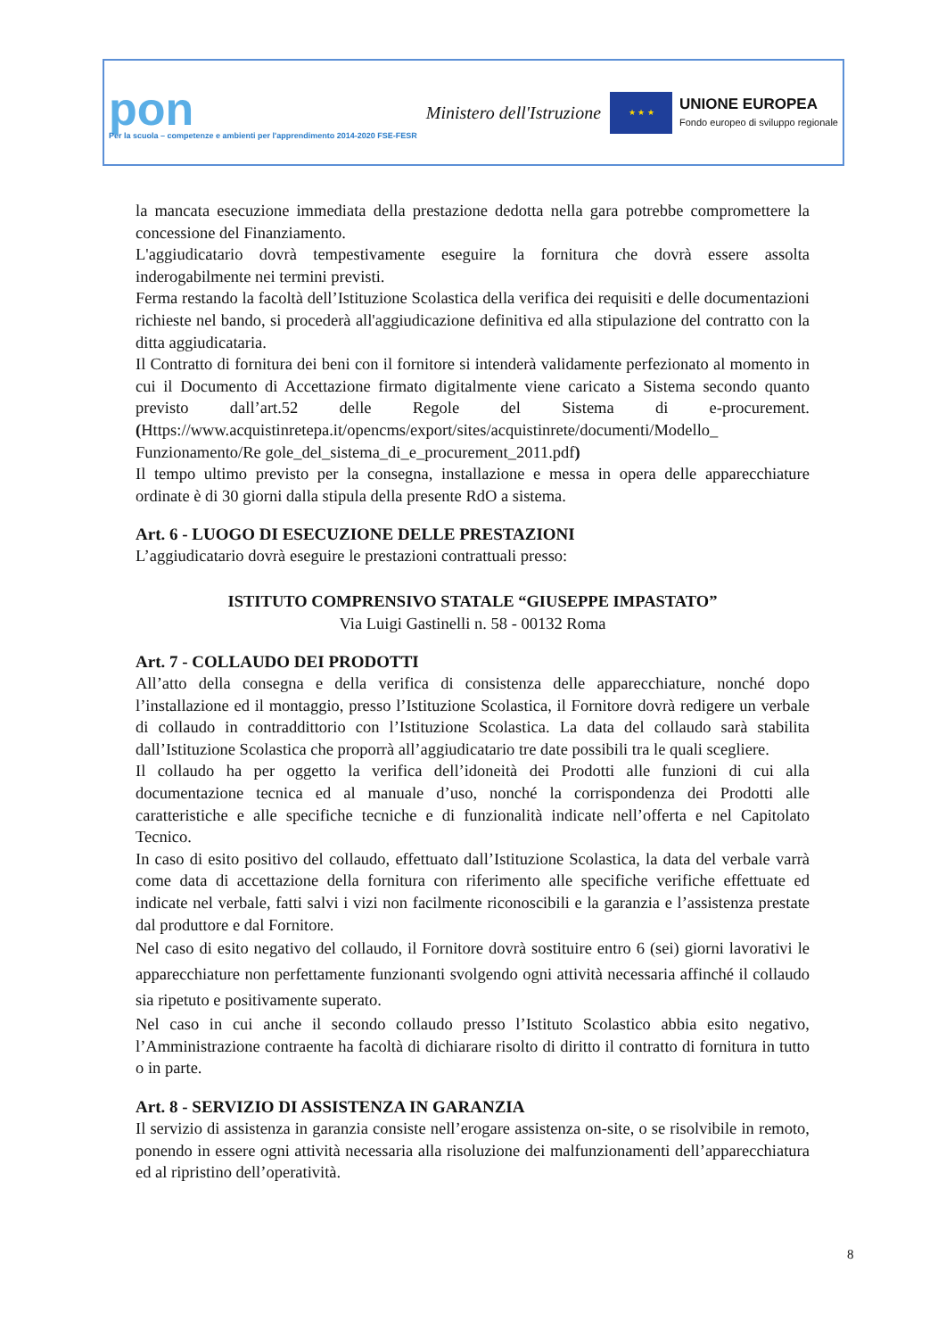pon
Per la scuola – competenze e ambienti per l'apprendimento 2014-2020 FSE-FESR
Ministero dell'Istruzione
★ ★ ★
UNIONE EUROPEA
Fondo europeo di sviluppo regionale
la mancata esecuzione immediata della prestazione dedotta nella gara potrebbe compromettere la concessione del Finanziamento.
L'aggiudicatario dovrà tempestivamente eseguire la fornitura che dovrà essere assolta inderogabilmente nei termini previsti.
Ferma restando la facoltà dell’Istituzione Scolastica della verifica dei requisiti e delle documentazioni richieste nel bando, si procederà all'aggiudicazione definitiva ed alla stipulazione del contratto con la ditta aggiudicataria.
Il Contratto di fornitura dei beni con il fornitore si intenderà validamente perfezionato al momento in cui il Documento di Accettazione firmato digitalmente viene caricato a Sistema secondo quanto previsto dall’art.52 delle Regole del Sistema di e-procurement. (Https://www.acquistinretepa.it/opencms/export/sites/acquistinrete/documenti/Modello_ Funzionamento/Re gole_del_sistema_di_e_procurement_2011.pdf)
Il tempo ultimo previsto per la consegna, installazione e messa in opera delle apparecchiature ordinate è di 30 giorni dalla stipula della presente RdO a sistema.
Art. 6 - LUOGO DI ESECUZIONE DELLE PRESTAZIONI
L’aggiudicatario dovrà eseguire le prestazioni contrattuali presso:
ISTITUTO COMPRENSIVO STATALE “GIUSEPPE IMPASTATO”
Via Luigi Gastinelli n. 58 - 00132 Roma
Art. 7 - COLLAUDO DEI PRODOTTI
All’atto della consegna e della verifica di consistenza delle apparecchiature, nonché dopo l’installazione ed il montaggio, presso l’Istituzione Scolastica, il Fornitore dovrà redigere un verbale di collaudo in contraddittorio con l’Istituzione Scolastica. La data del collaudo sarà stabilita dall’Istituzione Scolastica che proporrà all’aggiudicatario tre date possibili tra le quali scegliere.
Il collaudo ha per oggetto la verifica dell’idoneità dei Prodotti alle funzioni di cui alla documentazione tecnica ed al manuale d’uso, nonché la corrispondenza dei Prodotti alle caratteristiche e alle specifiche tecniche e di funzionalità indicate nell’offerta e nel Capitolato Tecnico.
In caso di esito positivo del collaudo, effettuato dall’Istituzione Scolastica, la data del verbale varrà come data di accettazione della fornitura con riferimento alle specifiche verifiche effettuate ed indicate nel verbale, fatti salvi i vizi non facilmente riconoscibili e la garanzia e l’assistenza prestate dal produttore e dal Fornitore.
Nel caso di esito negativo del collaudo, il Fornitore dovrà sostituire entro 6 (sei) giorni lavorativi le apparecchiature non perfettamente funzionanti svolgendo ogni attività necessaria affinché il collaudo sia ripetuto e positivamente superato.
Nel caso in cui anche il secondo collaudo presso l’Istituto Scolastico abbia esito negativo, l’Amministrazione contraente ha facoltà di dichiarare risolto di diritto il contratto di fornitura in tutto o in parte.
Art. 8 - SERVIZIO DI ASSISTENZA IN GARANZIA
Il servizio di assistenza in garanzia consiste nell’erogare assistenza on-site, o se risolvibile in remoto, ponendo in essere ogni attività necessaria alla risoluzione dei malfunzionamenti dell’apparecchiatura ed al ripristino dell’operatività.
8